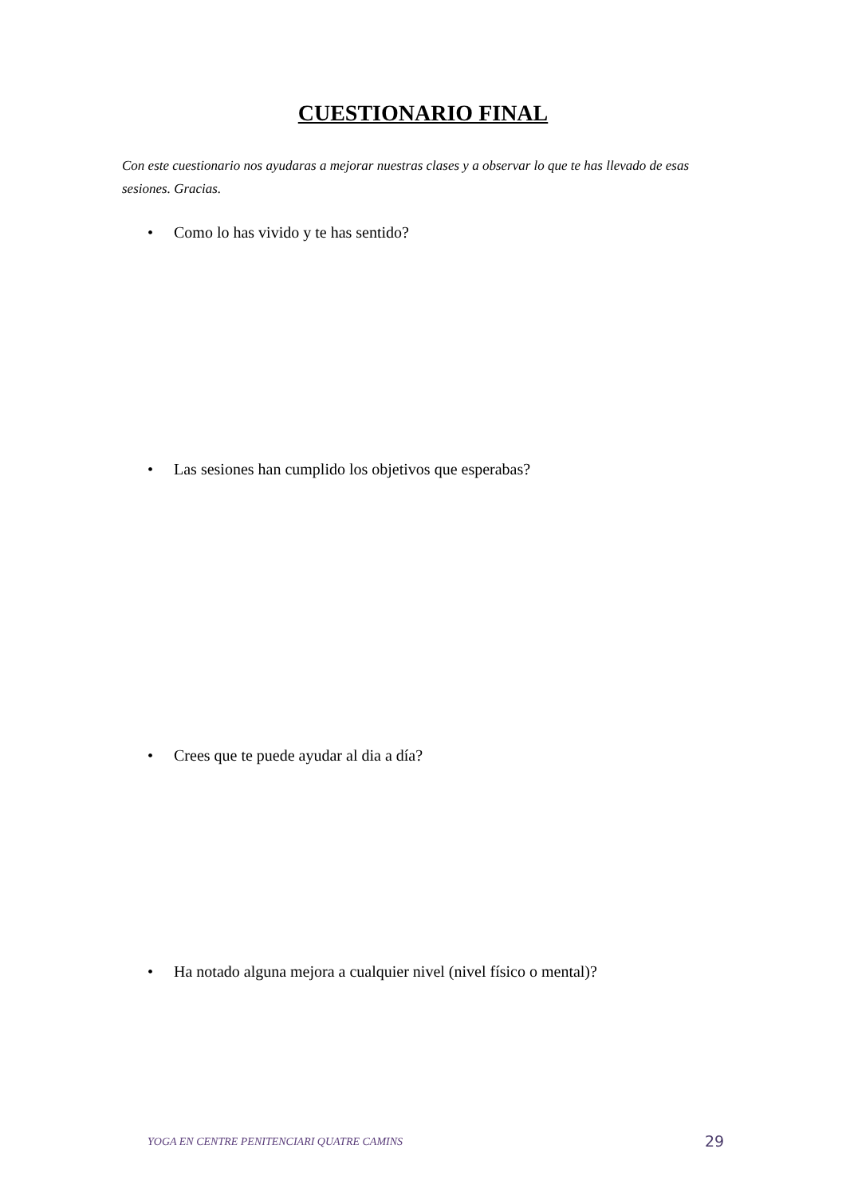CUESTIONARIO FINAL
Con este cuestionario nos ayudaras a mejorar nuestras clases y a observar lo que te has llevado de esas sesiones. Gracias.
• Como lo has vivido y te has sentido?
• Las sesiones han cumplido los objetivos que esperabas?
• Crees que te puede ayudar al dia a día?
• Ha notado alguna mejora a cualquier nivel (nivel físico o mental)?
YOGA EN CENTRE PENITENCIARI QUATRE CAMINS
29